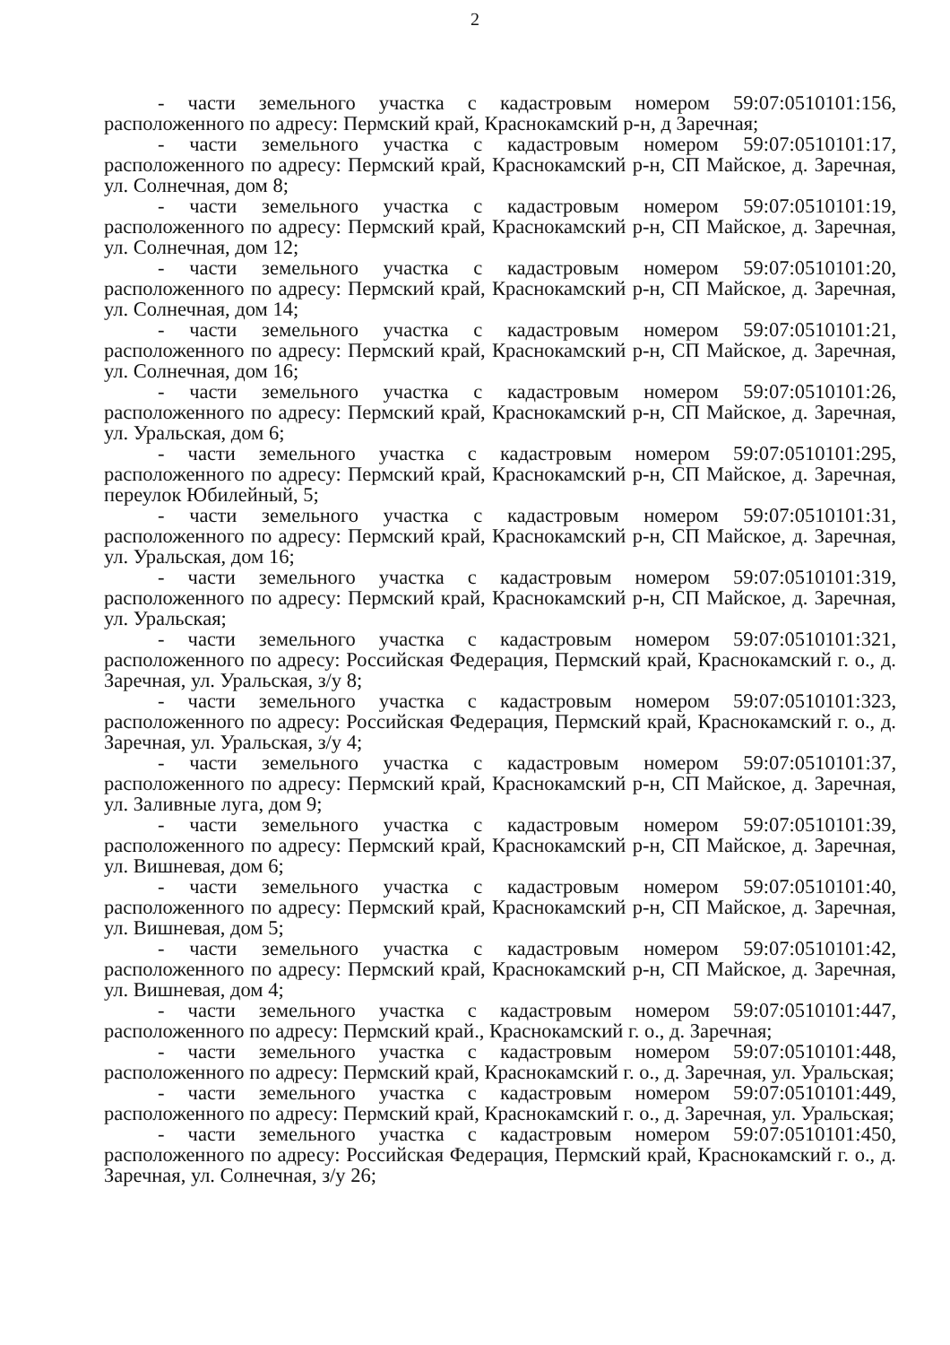2
- части земельного участка с кадастровым номером 59:07:0510101:156, расположенного по адресу: Пермский край, Краснокамский р-н, д Заречная;
- части земельного участка с кадастровым номером 59:07:0510101:17, расположенного по адресу: Пермский край, Краснокамский р-н, СП Майское, д. Заречная, ул. Солнечная, дом 8;
- части земельного участка с кадастровым номером 59:07:0510101:19, расположенного по адресу: Пермский край, Краснокамский р-н, СП Майское, д. Заречная, ул. Солнечная, дом 12;
- части земельного участка с кадастровым номером 59:07:0510101:20, расположенного по адресу: Пермский край, Краснокамский р-н, СП Майское, д. Заречная, ул. Солнечная, дом 14;
- части земельного участка с кадастровым номером 59:07:0510101:21, расположенного по адресу: Пермский край, Краснокамский р-н, СП Майское, д. Заречная, ул. Солнечная, дом 16;
- части земельного участка с кадастровым номером 59:07:0510101:26, расположенного по адресу: Пермский край, Краснокамский р-н, СП Майское, д. Заречная, ул. Уральская, дом 6;
- части земельного участка с кадастровым номером 59:07:0510101:295, расположенного по адресу: Пермский край, Краснокамский р-н, СП Майское, д. Заречная, переулок Юбилейный, 5;
- части земельного участка с кадастровым номером 59:07:0510101:31, расположенного по адресу: Пермский край, Краснокамский р-н, СП Майское, д. Заречная, ул. Уральская, дом 16;
- части земельного участка с кадастровым номером 59:07:0510101:319, расположенного по адресу: Пермский край, Краснокамский р-н, СП Майское, д. Заречная, ул. Уральская;
- части земельного участка с кадастровым номером 59:07:0510101:321, расположенного по адресу: Российская Федерация, Пермский край, Краснокамский г. о., д. Заречная, ул. Уральская, з/у 8;
- части земельного участка с кадастровым номером 59:07:0510101:323, расположенного по адресу: Российская Федерация, Пермский край, Краснокамский г. о., д. Заречная, ул. Уральская, з/у 4;
- части земельного участка с кадастровым номером 59:07:0510101:37, расположенного по адресу: Пермский край, Краснокамский р-н, СП Майское, д. Заречная, ул. Заливные луга, дом 9;
- части земельного участка с кадастровым номером 59:07:0510101:39, расположенного по адресу: Пермский край, Краснокамский р-н, СП Майское, д. Заречная, ул. Вишневая, дом 6;
- части земельного участка с кадастровым номером 59:07:0510101:40, расположенного по адресу: Пермский край, Краснокамский р-н, СП Майское, д. Заречная, ул. Вишневая, дом 5;
- части земельного участка с кадастровым номером 59:07:0510101:42, расположенного по адресу: Пермский край, Краснокамский р-н, СП Майское, д. Заречная, ул. Вишневая, дом 4;
- части земельного участка с кадастровым номером 59:07:0510101:447, расположенного по адресу: Пермский край., Краснокамский г. о., д. Заречная;
- части земельного участка с кадастровым номером 59:07:0510101:448, расположенного по адресу: Пермский край, Краснокамский г. о., д. Заречная, ул. Уральская;
- части земельного участка с кадастровым номером 59:07:0510101:449, расположенного по адресу: Пермский край, Краснокамский г. о., д. Заречная, ул. Уральская;
- части земельного участка с кадастровым номером 59:07:0510101:450, расположенного по адресу: Российская Федерация, Пермский край, Краснокамский г. о., д. Заречная, ул. Солнечная, з/у 26;